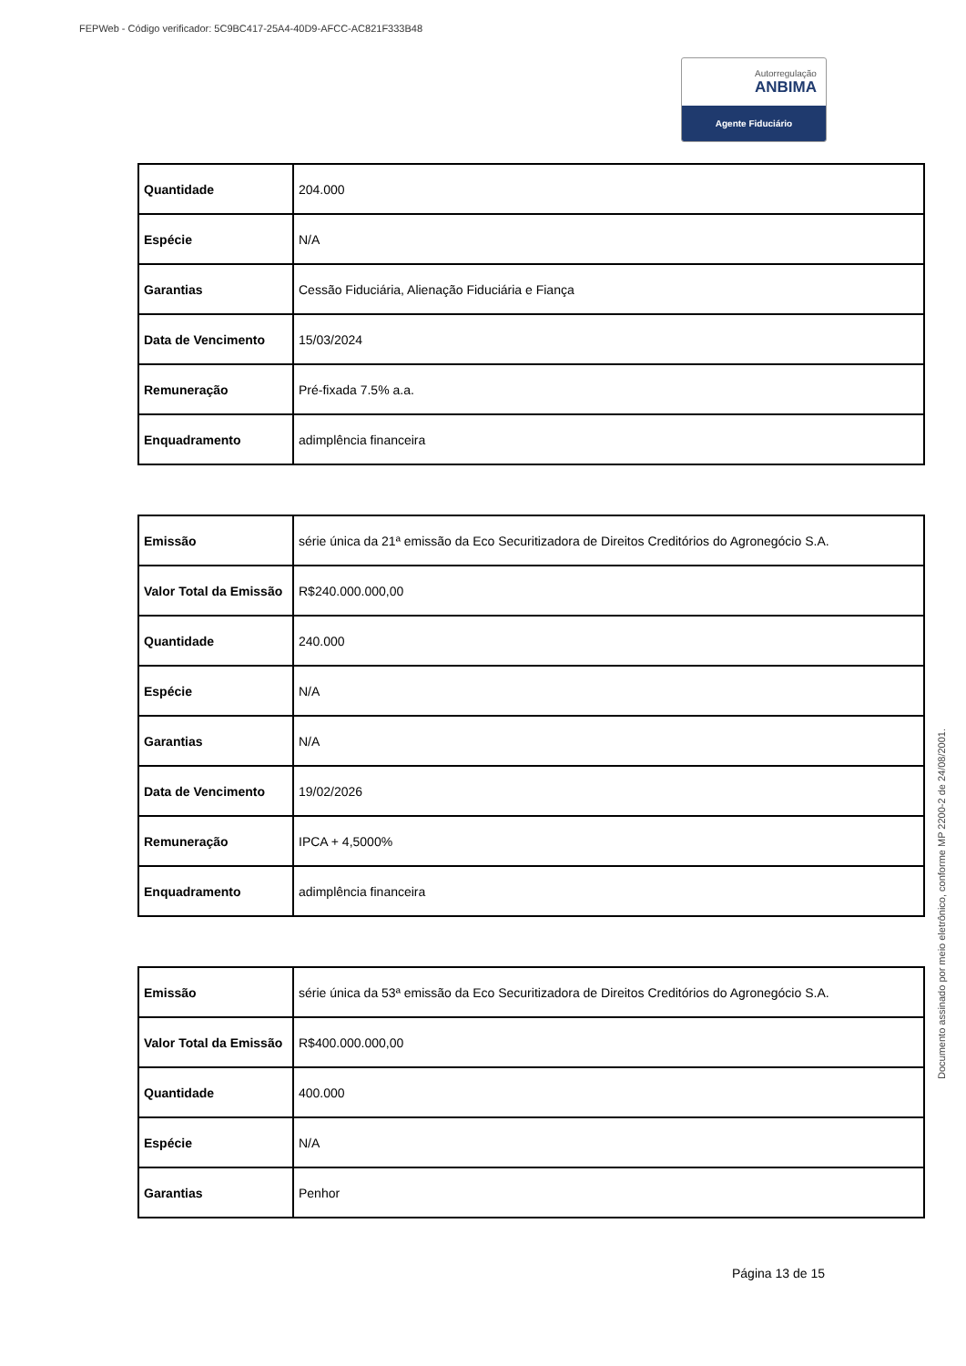FEPWeb - Código verificador: 5C9BC417-25A4-40D9-AFCC-AC821F333B48
Autorregulação
ANBIMA
Agente Fiduciário
| Quantidade | 204.000 |
| Espécie | N/A |
| Garantias | Cessão Fiduciária, Alienação Fiduciária e Fiança |
| Data de Vencimento | 15/03/2024 |
| Remuneração | Pré-fixada 7.5% a.a. |
| Enquadramento | adimplência financeira |
| Emissão | série única da 21ª emissão da Eco Securitizadora de Direitos Creditórios do Agronegócio S.A. |
| Valor Total da Emissão | R$240.000.000,00 |
| Quantidade | 240.000 |
| Espécie | N/A |
| Garantias | N/A |
| Data de Vencimento | 19/02/2026 |
| Remuneração | IPCA + 4,5000% |
| Enquadramento | adimplência financeira |
| Emissão | série única da 53ª emissão da Eco Securitizadora de Direitos Creditórios do Agronegócio S.A. |
| Valor Total da Emissão | R$400.000.000,00 |
| Quantidade | 400.000 |
| Espécie | N/A |
| Garantias | Penhor |
Página 13 de 15
Documento assinado por meio eletrônico, conforme MP 2200-2 de 24/08/2001.